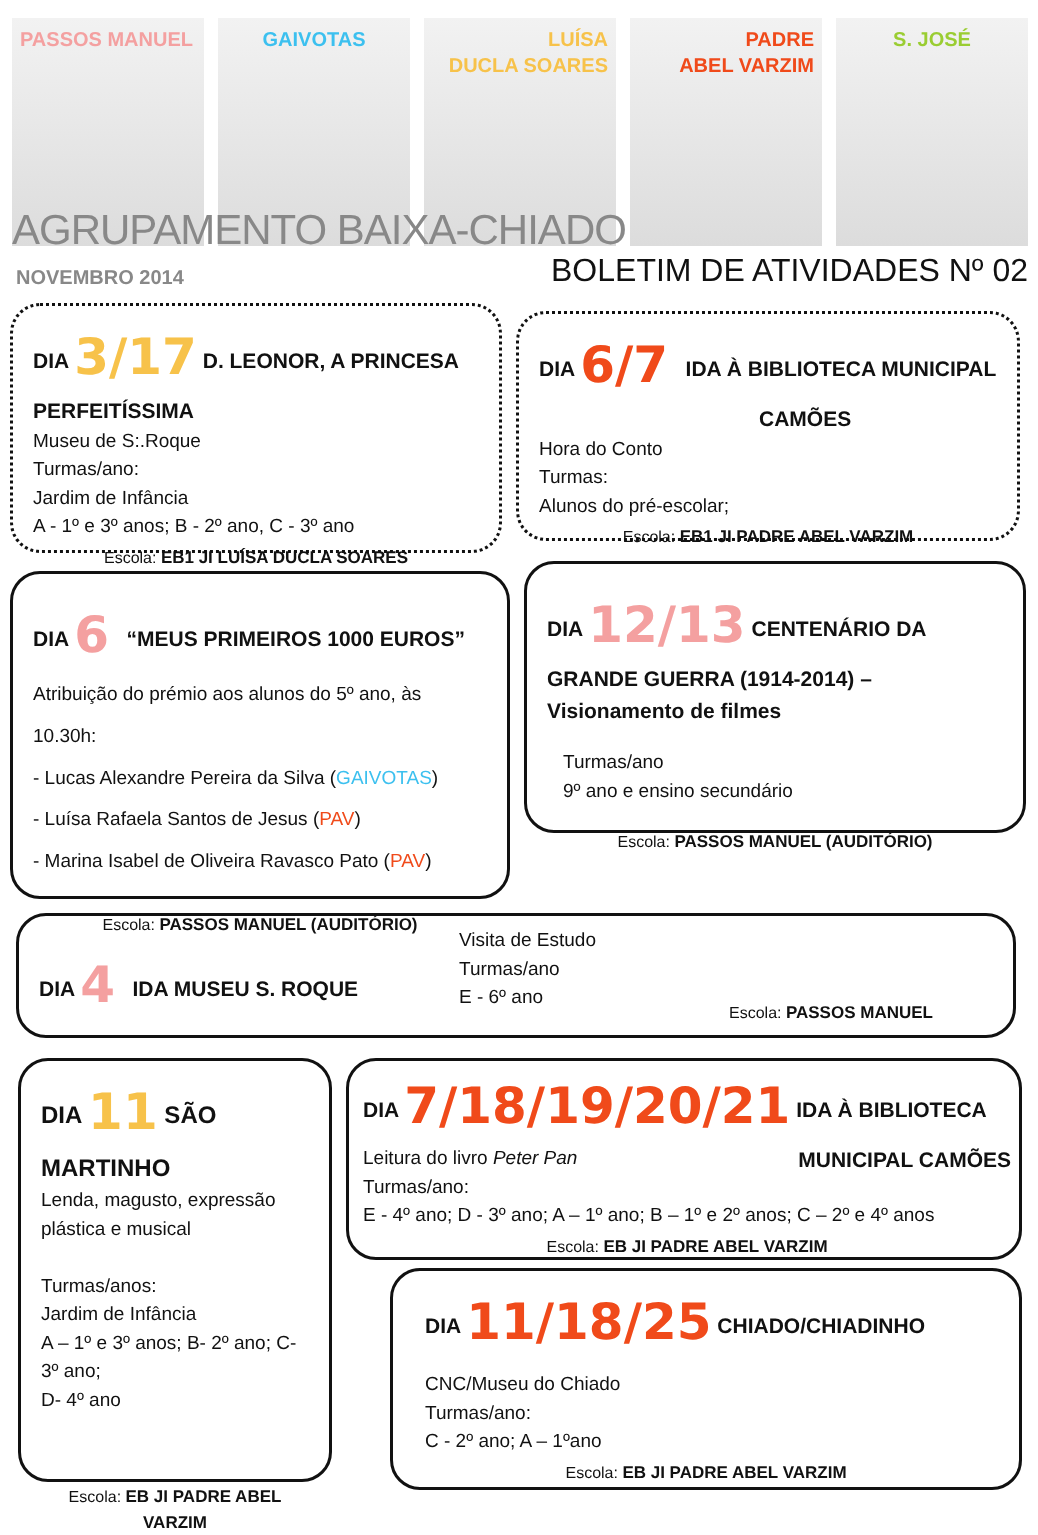PASSOS MANUEL GAIVOTAS LUÍSA
DUCLA SOARES
PADRE
ABEL VARZIM
S. JOSÉ
AGRUPAMENTO BAIXA-CHIADO
NOVEMBRO 2014 BOLETIM DE ATIVIDADES Nº 02
DIA 3/17 D. LEONOR, A PRINCESA PERFEITÍSSIMA
Museu de S:.Roque
Turmas/ano:
Jardim de Infância
A - 1º e 3º anos; B - 2º ano, C - 3º ano
Escola: EB1 JI LUÍSA DUCLA SOARES
DIA 6/7 IDA À BIBLIOTECA MUNICIPAL
CAMÕES
Hora do Conto
Turmas:
Alunos do pré-escolar;
Escola: EB1 JI PADRE ABEL VARZIM
DIA 6 “MEUS PRIMEIROS 1000 EUROS”
Atribuição do prémio aos alunos do 5º ano, às 10.30h:
- Lucas Alexandre Pereira da Silva (GAIVOTAS)
- Luísa Rafaela Santos de Jesus (PAV)
- Marina Isabel de Oliveira Ravasco Pato (PAV)
Escola: PASSOS MANUEL (AUDITÓRIO)
DIA 12/13 CENTENÁRIO DA GRANDE GUERRA (1914-2014) – Visionamento de filmes
Turmas/ano
9º ano e ensino secundário
Escola: PASSOS MANUEL (AUDITÓRIO)
DIA 4 IDA MUSEU S. ROQUE
Visita de Estudo
Turmas/ano
E - 6º ano
Escola: PASSOS MANUEL
DIA 11 SÃO MARTINHO
Lenda, magusto, expressão plástica e musical
Turmas/anos:
Jardim de Infância
A – 1º e 3º anos; B- 2º ano; C- 3º ano;
D- 4º ano
Escola: EB JI PADRE ABEL VARZIM
DIA 7/18/19/20/21 IDA À BIBLIOTECA MUNICIPAL CAMÕES
Leitura do livro Peter Pan
Turmas/ano:
E - 4º ano; D - 3º ano; A – 1º ano; B – 1º e 2º anos; C – 2º e 4º anos
Escola: EB JI PADRE ABEL VARZIM
DIA 11/18/25 CHIADO/CHIADINHO
CNC/Museu do Chiado
Turmas/ano:
C - 2º ano; A – 1ºano
Escola: EB JI PADRE ABEL VARZIM